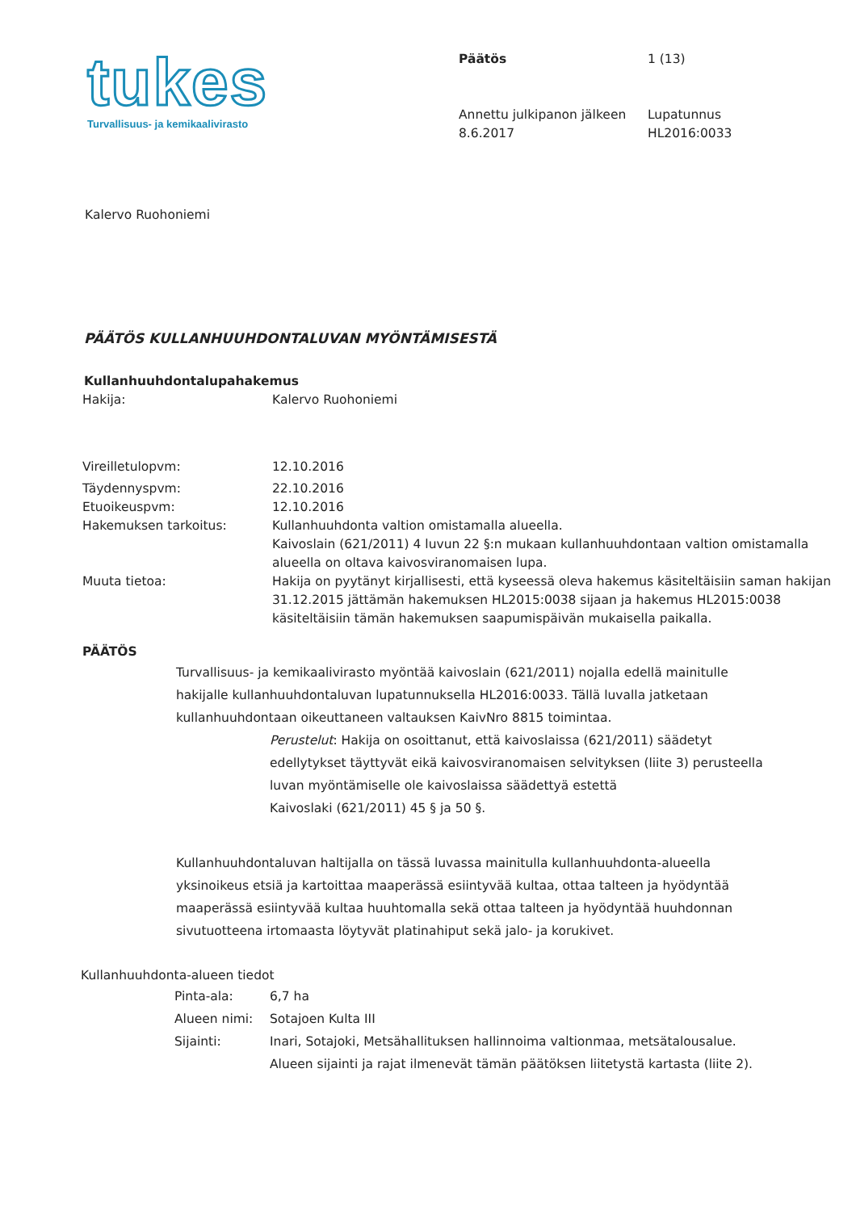tukes
Turvallisuus- ja kemikaalivirasto
Päätös
Annettu julkipanon jälkeen
8.6.2017
1 (13)
Lupatunnus
HL2016:0033
Kalervo Ruohoniemi
PÄÄTÖS KULLANHUUHDONTALUVAN MYÖNTÄMISESTÄ
Kullanhuuhdontalupahakemus
| Hakija: | Kalervo Ruohoniemi |
| Vireilletulopvm: | 12.10.2016 |
| Täydennyspvm: | 22.10.2016 |
| Etuoikeuspvm: | 12.10.2016 |
| Hakemuksen tarkoitus: | Kullanhuuhdonta valtion omistamalla alueella. Kaivoslain (621/2011) 4 luvun 22 §:n mukaan kullanhuuhdontaan valtion omistamalla alueella on oltava kaivosviranomaisen lupa. |
| Muuta tietoa: | Hakija on pyytänyt kirjallisesti, että kyseessä oleva hakemus käsiteltäisiin saman hakijan 31.12.2015 jättämän hakemuksen HL2015:0038 sijaan ja hakemus HL2015:0038 käsiteltäisiin tämän hakemuksen saapumispäivän mukaisella paikalla. |
PÄÄTÖS
Turvallisuus- ja kemikaalivirasto myöntää kaivoslain (621/2011) nojalla edellä mainitulle hakijalle kullanhuuhdontaluvan lupatunnuksella HL2016:0033. Tällä luvalla jatketaan kullanhuuhdontaan oikeuttaneen valtauksen KaivNro 8815 toimintaa.
Perustelut: Hakija on osoittanut, että kaivoslaissa (621/2011) säädetyt edellytykset täyttyvät eikä kaivosviranomaisen selvityksen (liite 3) perusteella luvan myöntämiselle ole kaivoslaissa säädettyä estettä
Kaivoslaki (621/2011) 45 § ja 50 §.
Kullanhuuhdontaluvan haltijalla on tässä luvassa mainitulla kullanhuuhdonta-alueella yksinoikeus etsiä ja kartoittaa maaperässä esiintyvää kultaa, ottaa talteen ja hyödyntää maaperässä esiintyvää kultaa huuhtomalla sekä ottaa talteen ja hyödyntää huuhdonnan sivutuotteena irtomaasta löytyvät platinahiput sekä jalo- ja korukivet.
Kullanhuuhdonta-alueen tiedot
| Pinta-ala: | 6,7 ha |
| Alueen nimi: | Sotajoen Kulta III |
| Sijainti: | Inari, Sotajoki, Metsähallituksen hallinnoima valtionmaa, metsätalousalue. Alueen sijainti ja rajat ilmenevät tämän päätöksen liitetystä kartasta (liite 2). |